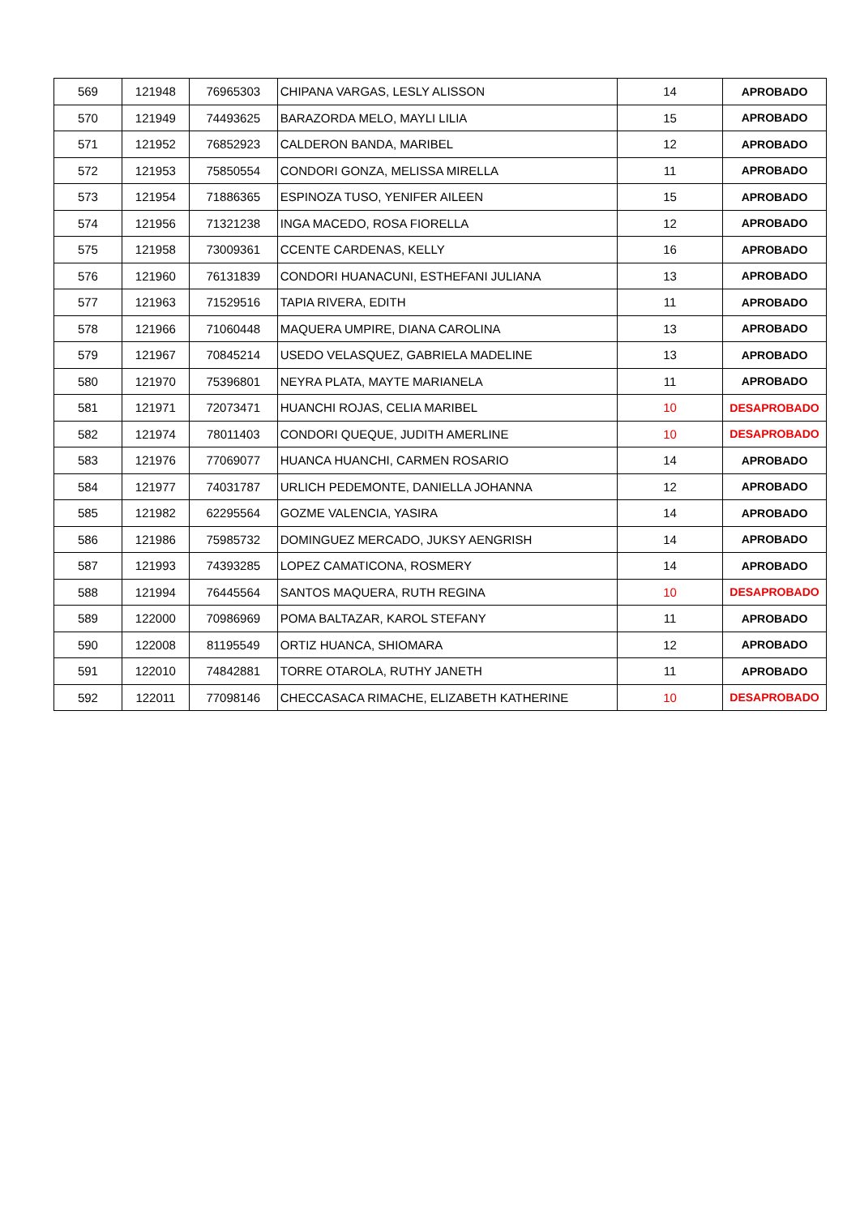| 569 | 121948 | 76965303 | CHIPANA VARGAS, LESLY ALISSON | 14 | APROBADO |
| 570 | 121949 | 74493625 | BARAZORDA MELO, MAYLI LILIA | 15 | APROBADO |
| 571 | 121952 | 76852923 | CALDERON BANDA, MARIBEL | 12 | APROBADO |
| 572 | 121953 | 75850554 | CONDORI GONZA, MELISSA MIRELLA | 11 | APROBADO |
| 573 | 121954 | 71886365 | ESPINOZA TUSO, YENIFER AILEEN | 15 | APROBADO |
| 574 | 121956 | 71321238 | INGA MACEDO, ROSA FIORELLA | 12 | APROBADO |
| 575 | 121958 | 73009361 | CCENTE CARDENAS, KELLY | 16 | APROBADO |
| 576 | 121960 | 76131839 | CONDORI HUANACUNI, ESTHEFANI JULIANA | 13 | APROBADO |
| 577 | 121963 | 71529516 | TAPIA RIVERA, EDITH | 11 | APROBADO |
| 578 | 121966 | 71060448 | MAQUERA UMPIRE, DIANA CAROLINA | 13 | APROBADO |
| 579 | 121967 | 70845214 | USEDO VELASQUEZ, GABRIELA MADELINE | 13 | APROBADO |
| 580 | 121970 | 75396801 | NEYRA PLATA, MAYTE MARIANELA | 11 | APROBADO |
| 581 | 121971 | 72073471 | HUANCHI ROJAS, CELIA MARIBEL | 10 | DESAPROBADO |
| 582 | 121974 | 78011403 | CONDORI QUEQUE, JUDITH AMERLINE | 10 | DESAPROBADO |
| 583 | 121976 | 77069077 | HUANCA HUANCHI, CARMEN ROSARIO | 14 | APROBADO |
| 584 | 121977 | 74031787 | URLICH PEDEMONTE, DANIELLA JOHANNA | 12 | APROBADO |
| 585 | 121982 | 62295564 | GOZME VALENCIA, YASIRA | 14 | APROBADO |
| 586 | 121986 | 75985732 | DOMINGUEZ MERCADO, JUKSY AENGRISH | 14 | APROBADO |
| 587 | 121993 | 74393285 | LOPEZ CAMATICONA, ROSMERY | 14 | APROBADO |
| 588 | 121994 | 76445564 | SANTOS MAQUERA, RUTH REGINA | 10 | DESAPROBADO |
| 589 | 122000 | 70986969 | POMA BALTAZAR, KAROL STEFANY | 11 | APROBADO |
| 590 | 122008 | 81195549 | ORTIZ HUANCA, SHIOMARA | 12 | APROBADO |
| 591 | 122010 | 74842881 | TORRE OTAROLA, RUTHY JANETH | 11 | APROBADO |
| 592 | 122011 | 77098146 | CHECCASACA RIMACHE, ELIZABETH KATHERINE | 10 | DESAPROBADO |